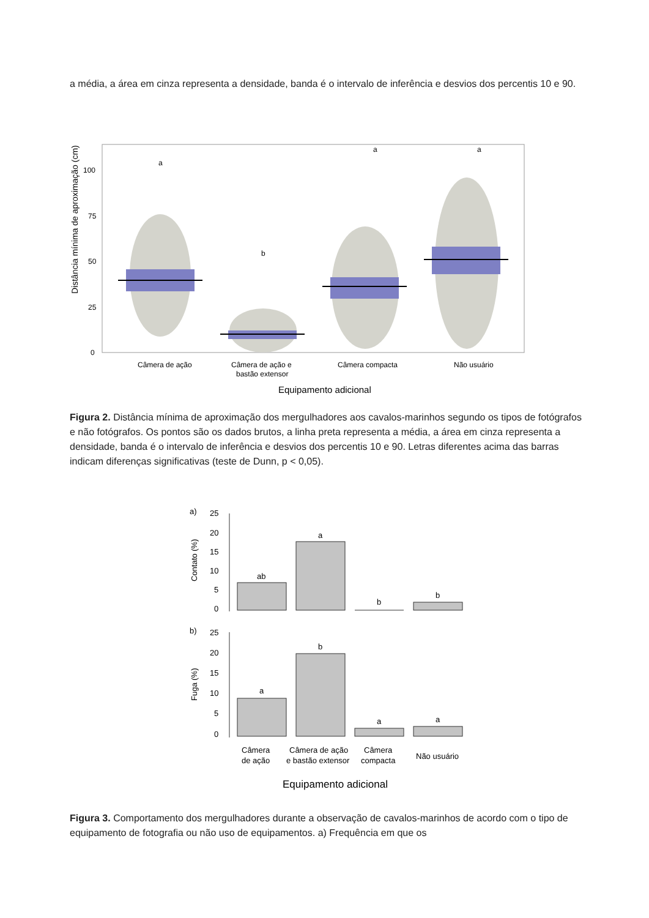a média, a área em cinza representa a densidade, banda é o intervalo de inferência e desvios dos percentis 10 e 90.
Distância mínima de aproximação (cm)
0
25
50
75
100
a
b
a
a
Câmera de ação
Câmera de ação e
bastão extensor
Câmera compacta
Não usuário
Equipamento adicional
Figura 2. Distância mínima de aproximação dos mergulhadores aos cavalos-marinhos segundo os tipos de fotógrafos e não fotógrafos. Os pontos são os dados brutos, a linha preta representa a média, a área em cinza representa a densidade, banda é o intervalo de inferência e desvios dos percentis 10 e 90. Letras diferentes acima das barras indicam diferenças significativas (teste de Dunn, p < 0,05).
a)
25
20
15
10
5
0
Contato (%)
ab
a
b
b
b)
25
20
15
10
5
0
Fuga (%)
a
b
a
a
Câmera
de ação
Câmera de ação
e bastão extensor
Câmera
compacta
Não usuário
Equipamento adicional
Figura 3. Comportamento dos mergulhadores durante a observação de cavalos-marinhos de acordo com o tipo de equipamento de fotografia ou não uso de equipamentos. a) Frequência em que os